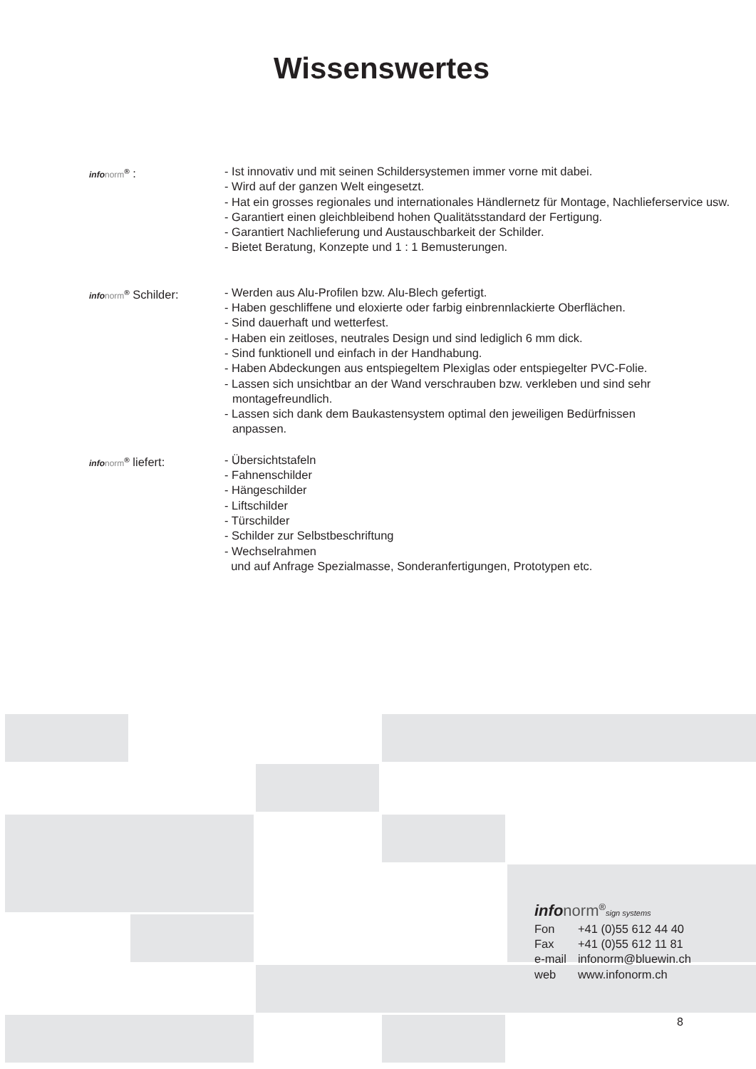Wissenswertes
infonorm<sup>®</sup> : - Ist innovativ und mit seinen Schildersystemen immer vorne mit dabei.
- Wird auf der ganzen Welt eingesetzt.
- Hat ein grosses regionales und internationales Händlernetz für Montage, Nachlieferservice usw.
- Garantiert einen gleichbleibend hohen Qualitätsstandard der Fertigung.
- Garantiert Nachlieferung und Austauschbarkeit der Schilder.
- Bietet Beratung, Konzepte und 1 : 1 Bemusterungen.
infonorm<sup>®</sup> Schilder: - Werden aus Alu-Profilen bzw. Alu-Blech gefertigt.
- Haben geschliffene und eloxierte oder farbig einbrennlackierte Oberflächen.
- Sind dauerhaft und wetterfest.
- Haben ein zeitloses, neutrales Design und sind lediglich 6 mm dick.
- Sind funktionell und einfach in der Handhabung.
- Haben Abdeckungen aus entspiegeltem Plexiglas oder entspiegelter PVC-Folie.
- Lassen sich unsichtbar an der Wand verschrauben bzw. verkleben und sind sehr montagefreundlich.
- Lassen sich dank dem Baukastensystem optimal den jeweiligen Bedürfnissen anpassen.
infonorm<sup>®</sup> liefert: - Übersichtstafeln
- Fahnenschilder
- Hängeschilder
- Liftschilder
- Türschilder
- Schilder zur Selbstbeschriftung
- Wechselrahmen
und auf Anfrage Spezialmasse, Sonderanfertigungen, Prototypen etc.
info norm<sup>®</sup>sign systems
| Fon | +41 (0)55 612 44 40 |
| Fax | +41 (0)55 612 11 81 |
| e-mail | infonorm@bluewin.ch |
| web | www.infonorm.ch |
8